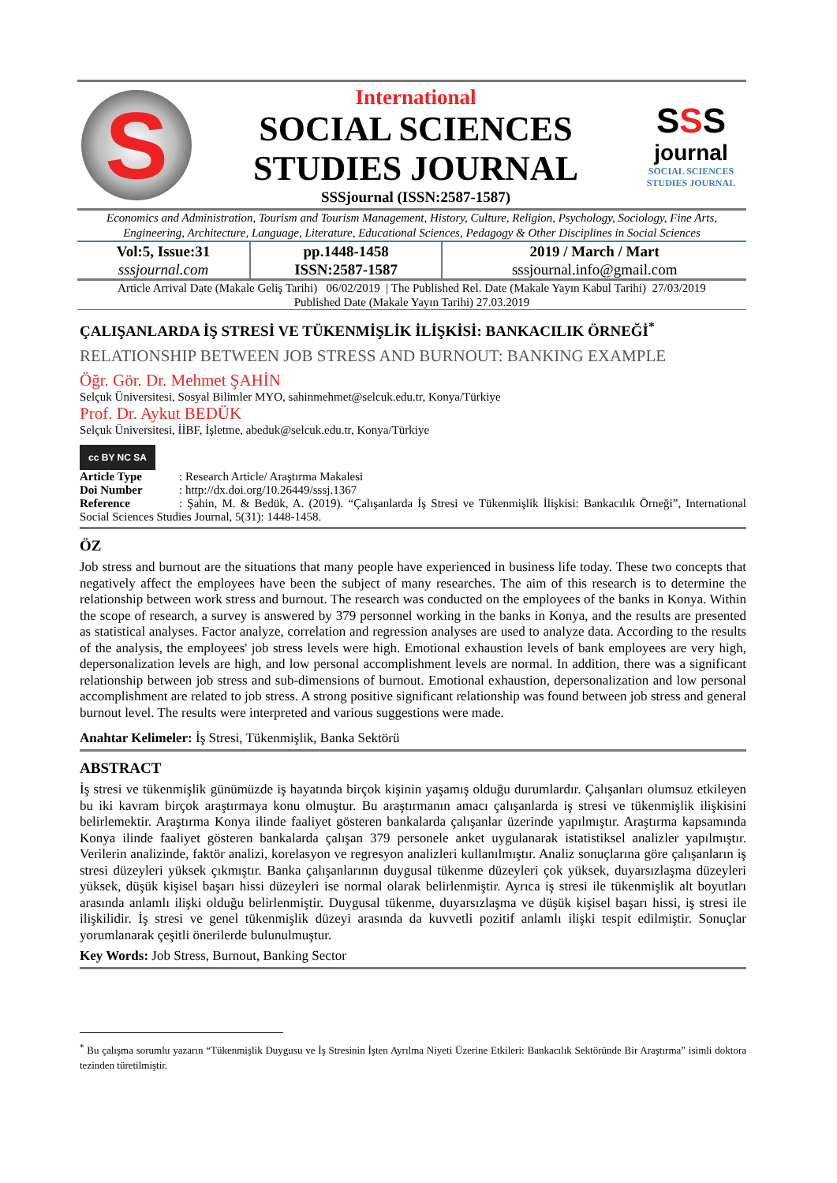S
International
SOCIAL SCIENCES
STUDIES JOURNAL
SSSjournal (ISSN:2587-1587)
SSS
journal
SOCIAL SCIENCES
STUDIES JOURNAL
Economics and Administration, Tourism and Tourism Management, History, Culture, Religion, Psychology, Sociology, Fine Arts, Engineering, Architecture, Language, Literature, Educational Sciences, Pedagogy & Other Disciplines in Social Sciences
| Vol:5, Issue:31 sssjournal.com | pp.1448-1458 ISSN:2587-1587 | 2019 / March / Mart sssjournal.info@gmail.com |
Article Arrival Date (Makale Geliş Tarihi) 06/02/2019 | The Published Rel. Date (Makale Yayın Kabul Tarihi) 27/03/2019
Published Date (Makale Yayın Tarihi) 27.03.2019
ÇALIŞANLARDA İŞ STRESİ VE TÜKENMİŞLİK İLİŞKİSİ: BANKACILIK ÖRNEĞİ<sup>*</sup>
RELATIONSHIP BETWEEN JOB STRESS AND BURNOUT: BANKING EXAMPLE
Öğr. Gör. Dr. Mehmet ŞAHİN
Selçuk Üniversitesi, Sosyal Bilimler MYO, sahinmehmet@selcuk.edu.tr, Konya/Türkiye
Prof. Dr. Aykut BEDÜK
Selçuk Üniversitesi, İİBF, İşletme, abeduk@selcuk.edu.tr, Konya/Türkiye
cc BY NC SA
Article Type: Research Article/ Araştırma Makalesi
Doi Number: http://dx.doi.org/10.26449/sssj.1367
Reference: Şahin, M. & Bedük, A. (2019). “Çalışanlarda İş Stresi ve Tükenmişlik İlişkisi: Bankacılık Örneği”, International Social Sciences Studies Journal, 5(31): 1448-1458.
ÖZ
Job stress and burnout are the situations that many people have experienced in business life today. These two concepts that negatively affect the employees have been the subject of many researches. The aim of this research is to determine the relationship between work stress and burnout. The research was conducted on the employees of the banks in Konya. Within the scope of research, a survey is answered by 379 personnel working in the banks in Konya, and the results are presented as statistical analyses. Factor analyze, correlation and regression analyses are used to analyze data. According to the results of the analysis, the employees' job stress levels were high. Emotional exhaustion levels of bank employees are very high, depersonalization levels are high, and low personal accomplishment levels are normal. In addition, there was a significant relationship between job stress and sub-dimensions of burnout. Emotional exhaustion, depersonalization and low personal accomplishment are related to job stress. A strong positive significant relationship was found between job stress and general burnout level. The results were interpreted and various suggestions were made.
Anahtar Kelimeler: İş Stresi, Tükenmişlik, Banka Sektörü
ABSTRACT
İş stresi ve tükenmişlik günümüzde iş hayatında birçok kişinin yaşamış olduğu durumlardır. Çalışanları olumsuz etkileyen bu iki kavram birçok araştırmaya konu olmuştur. Bu araştırmanın amacı çalışanlarda iş stresi ve tükenmişlik ilişkisini belirlemektir. Araştırma Konya ilinde faaliyet gösteren bankalarda çalışanlar üzerinde yapılmıştır. Araştırma kapsamında Konya ilinde faaliyet gösteren bankalarda çalışan 379 personele anket uygulanarak istatistiksel analizler yapılmıştır. Verilerin analizinde, faktör analizi, korelasyon ve regresyon analizleri kullanılmıştır. Analiz sonuçlarına göre çalışanların iş stresi düzeyleri yüksek çıkmıştır. Banka çalışanlarının duygusal tükenme düzeyleri çok yüksek, duyarsızlaşma düzeyleri yüksek, düşük kişisel başarı hissi düzeyleri ise normal olarak belirlenmiştir. Ayrıca iş stresi ile tükenmişlik alt boyutları arasında anlamlı ilişki olduğu belirlenmiştir. Duygusal tükenme, duyarsızlaşma ve düşük kişisel başarı hissi, iş stresi ile ilişkilidir. İş stresi ve genel tükenmişlik düzeyi arasında da kuvvetli pozitif anlamlı ilişki tespit edilmiştir. Sonuçlar yorumlanarak çeşitli önerilerde bulunulmuştur.
Key Words: Job Stress, Burnout, Banking Sector
<sup>*</sup> Bu çalışma sorumlu yazarın “Tükenmişlik Duygusu ve İş Stresinin İşten Ayrılma Niyeti Üzerine Etkileri: Bankacılık Sektöründe Bir Araştırma” isimli doktora tezinden türetilmiştir.